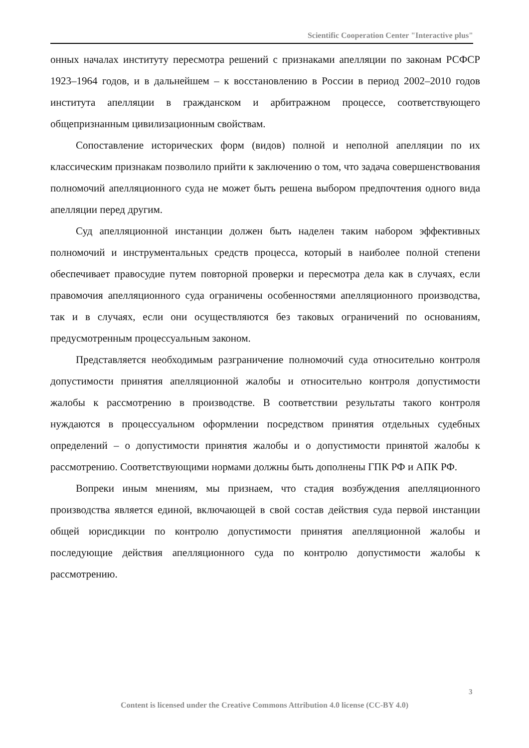Scientific Cooperation Center "Interactive plus"
онных началах институту пересмотра решений с признаками апелляции по законам РСФСР 1923–1964 годов, и в дальнейшем – к восстановлению в России в период 2002–2010 годов института апелляции в гражданском и арбитражном процессе, соответствующего общепризнанным цивилизационным свойствам.
Сопоставление исторических форм (видов) полной и неполной апелляции по их классическим признакам позволило прийти к заключению о том, что задача совершенствования полномочий апелляционного суда не может быть решена выбором предпочтения одного вида апелляции перед другим.
Суд апелляционной инстанции должен быть наделен таким набором эффективных полномочий и инструментальных средств процесса, который в наиболее полной степени обеспечивает правосудие путем повторной проверки и пересмотра дела как в случаях, если правомочия апелляционного суда ограничены особенностями апелляционного производства, так и в случаях, если они осуществляются без таковых ограничений по основаниям, предусмотренным процессуальным законом.
Представляется необходимым разграничение полномочий суда относительно контроля допустимости принятия апелляционной жалобы и относительно контроля допустимости жалобы к рассмотрению в производстве. В соответствии результаты такого контроля нуждаются в процессуальном оформлении посредством принятия отдельных судебных определений – о допустимости принятия жалобы и о допустимости принятой жалобы к рассмотрению. Соответствующими нормами должны быть дополнены ГПК РФ и АПК РФ.
Вопреки иным мнениям, мы признаем, что стадия возбуждения апелляционного производства является единой, включающей в свой состав действия суда первой инстанции общей юрисдикции по контролю допустимости принятия апелляционной жалобы и последующие действия апелляционного суда по контролю допустимости жалобы к рассмотрению.
3
Content is licensed under the Creative Commons Attribution 4.0 license (CC-BY 4.0)